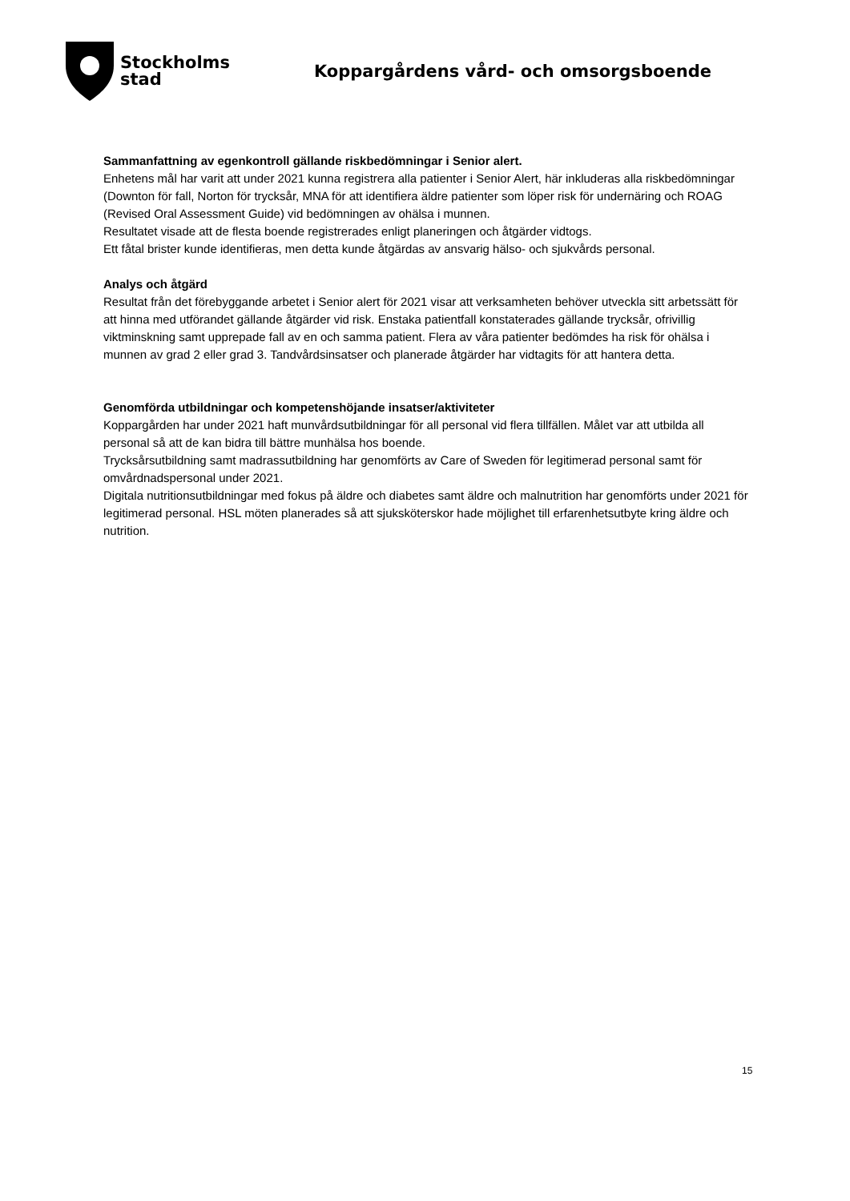Stockholms
stad
Koppargårdens vård- och omsorgsboende
Sammanfattning av egenkontroll gällande riskbedömningar i Senior alert.
Enhetens mål har varit att under 2021 kunna registrera alla patienter i Senior Alert, här inkluderas alla riskbedömningar (Downton för fall, Norton för trycksår, MNA för att identifiera äldre patienter som löper risk för undernäring och ROAG (Revised Oral Assessment Guide) vid bedömningen av ohälsa i munnen.
Resultatet visade att de flesta boende registrerades enligt planeringen och åtgärder vidtogs.
Ett fåtal brister kunde identifieras, men detta kunde åtgärdas av ansvarig hälso- och sjukvårds personal.
Analys och åtgärd
Resultat från det förebyggande arbetet i Senior alert för 2021 visar att verksamheten behöver utveckla sitt arbetssätt för att hinna med utförandet gällande åtgärder vid risk. Enstaka patientfall konstaterades gällande trycksår, ofrivillig viktminskning samt upprepade fall av en och samma patient. Flera av våra patienter bedömdes ha risk för ohälsa i munnen av grad 2 eller grad 3. Tandvårdsinsatser och planerade åtgärder har vidtagits för att hantera detta.
Genomförda utbildningar och kompetenshöjande insatser/aktiviteter
Koppargården har under 2021 haft munvårdsutbildningar för all personal vid flera tillfällen. Målet var att utbilda all personal så att de kan bidra till bättre munhälsa hos boende.
Trycksårsutbildning samt madrassutbildning har genomförts av Care of Sweden för legitimerad personal samt för omvårdnadspersonal under 2021.
Digitala nutritionsutbildningar med fokus på äldre och diabetes samt äldre och malnutrition har genomförts under 2021 för legitimerad personal. HSL möten planerades så att sjuksköterskor hade möjlighet till erfarenhetsutbyte kring äldre och nutrition.
15